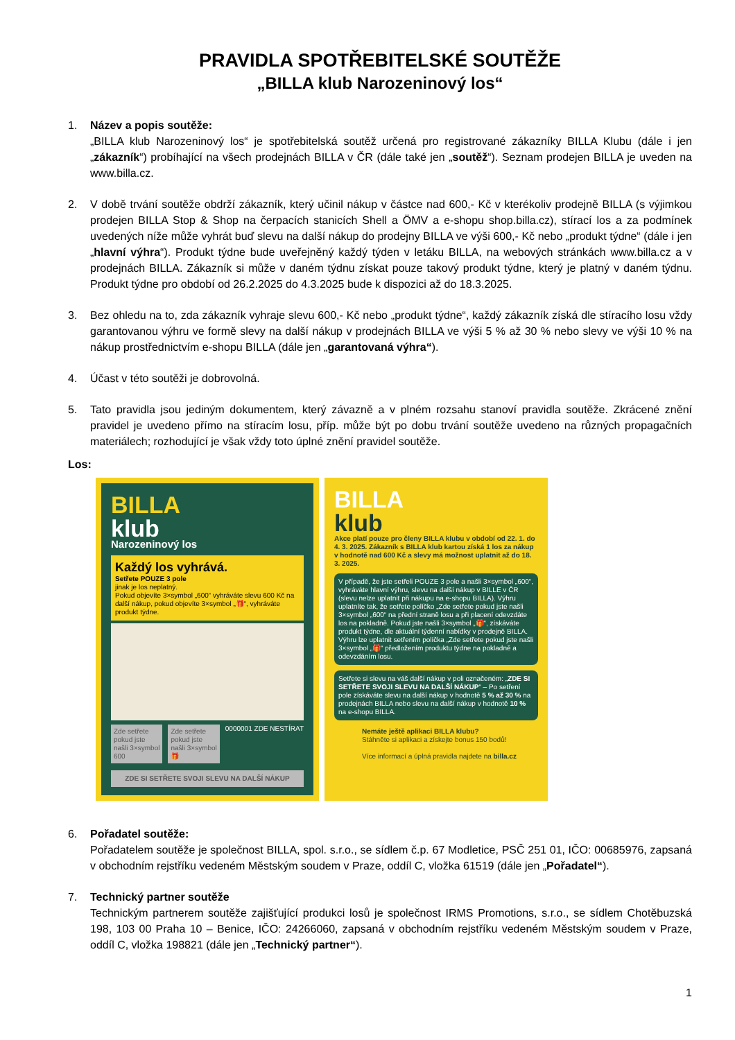PRAVIDLA SPOTŘEBITELSKÉ SOUTĚŽE
„BILLA klub Narozeninový los“
1. Název a popis soutěže:
„BILLA klub Narozeninový los“ je spotřebitelská soutěž určená pro registrované zákazníky BILLA Klubu (dále i jen „zákazník“) probíhající na všech prodejnách BILLA v ČR (dále také jen „soutěž“). Seznam prodejen BILLA je uveden na www.billa.cz.
2. V době trvání soutěže obdrží zákazník, který učinil nákup v částce nad 600,- Kč v kterékoliv prodejně BILLA (s výjimkou prodejen BILLA Stop & Shop na čerpacích stanicích Shell a ÖMV a e-shopu shop.billa.cz), stírací los a za podmínek uvedených níže může vyhrát buď slevu na další nákup do prodejny BILLA ve výši 600,- Kč nebo „produkt týdne“ (dále i jen „hlavní výhra“). Produkt týdne bude uveřejněný každý týden v letáku BILLA, na webových stránkách www.billa.cz a v prodejnách BILLA. Zákazník si může v daném týdnu získat pouze takový produkt týdne, který je platný v daném týdnu. Produkt týdne pro období od 26.2.2025 do 4.3.2025 bude k dispozici až do 18.3.2025.
3. Bez ohledu na to, zda zákazník vyhraje slevu 600,- Kč nebo „produkt týdne“, každý zákazník získá dle stíracího losu vždy garantovanou výhru ve formě slevy na další nákup v prodejnách BILLA ve výši 5 % až 30 % nebo slevy ve výši 10 % na nákup prostřednictvím e-shopu BILLA (dále jen „garantovaná výhra“).
4. Účast v této soutěži je dobrovolná.
5. Tato pravidla jsou jediným dokumentem, který závazně a v plném rozsahu stanoví pravidla soutěže. Zkrácené znění pravidel je uvedeno přímo na stíracím losu, příp. může být po dobu trvání soutěže uvedeno na různých propagačních materiálech; rozhodující je však vždy toto úplné znění pravidel soutěže.
Los:
BILLA
klub
Narozeninový los
Každý los vyhrává.
Setřete POUZE 3 pole
jinak je los neplatný.
Pokud objevíte 3×symbol „600“ vyhráváte slevu 600 Kč na další nákup, pokud objevíte 3×symbol „🎁“, vyhráváte produkt týdne.
Zde setřete pokud jste našli 3×symbol 600
Zde setřete pokud jste našli 3×symbol 🎁
0000001 ZDE NESTÍRAT
ZDE SI SETŘETE SVOJI SLEVU NA DALŠÍ NÁKUP
BILLA
klub
Akce platí pouze pro členy BILLA klubu v období od 22. 1. do 4. 3. 2025. Zákazník s BILLA klub kartou získá 1 los za nákup v hodnotě nad 600 Kč a slevy má možnost uplatnit až do 18. 3. 2025.
V případě, že jste setřeli POUZE 3 pole a našli 3×symbol „600“, vyhráváte hlavní výhru, slevu na další nákup v BILLE v ČR (slevu nelze uplatnit při nákupu na e-shopu BILLA). Výhru uplatníte tak, že setřete políčko „Zde setřete pokud jste našli 3×symbol „600“ na přední straně losu a při placení odevzdáte los na pokladně. Pokud jste našli 3×symbol „🎁“, získáváte produkt týdne, dle aktuální týdenní nabídky v prodejně BILLA. Výhru lze uplatnit setřením políčka „Zde setřete pokud jste našli 3×symbol „🎁“ předložením produktu týdne na pokladně a odevzdáním losu.
Setřete si slevu na váš další nákup v poli označeném: „ZDE SI SETŘETE SVOJI SLEVU NA DALŠÍ NÁKUP“ – Po setření pole získáváte slevu na další nákup v hodnotě 5 % až 30 % na prodejnách BILLA nebo slevu na další nákup v hodnotě 10 % na e-shopu BILLA.
Nemáte ještě aplikaci BILLA klubu?
Stáhněte si aplikaci a získejte bonus 150 bodů!
Více informací a úplná pravidla najdete na billa.cz
6. Pořadatel soutěže:
Pořadatelem soutěže je společnost BILLA, spol. s.r.o., se sídlem č.p. 67 Modletice, PSČ 251 01, IČO: 00685976, zapsaná v obchodním rejstříku vedeném Městským soudem v Praze, oddíl C, vložka 61519 (dále jen „Pořadatel“).
7. Technický partner soutěže
Technickým partnerem soutěže zajišťující produkci losů je společnost IRMS Promotions, s.r.o., se sídlem Chotěbuzská 198, 103 00 Praha 10 – Benice, IČO: 24266060, zapsaná v obchodním rejstříku vedeném Městským soudem v Praze, oddíl C, vložka 198821 (dále jen „Technický partner“).
1